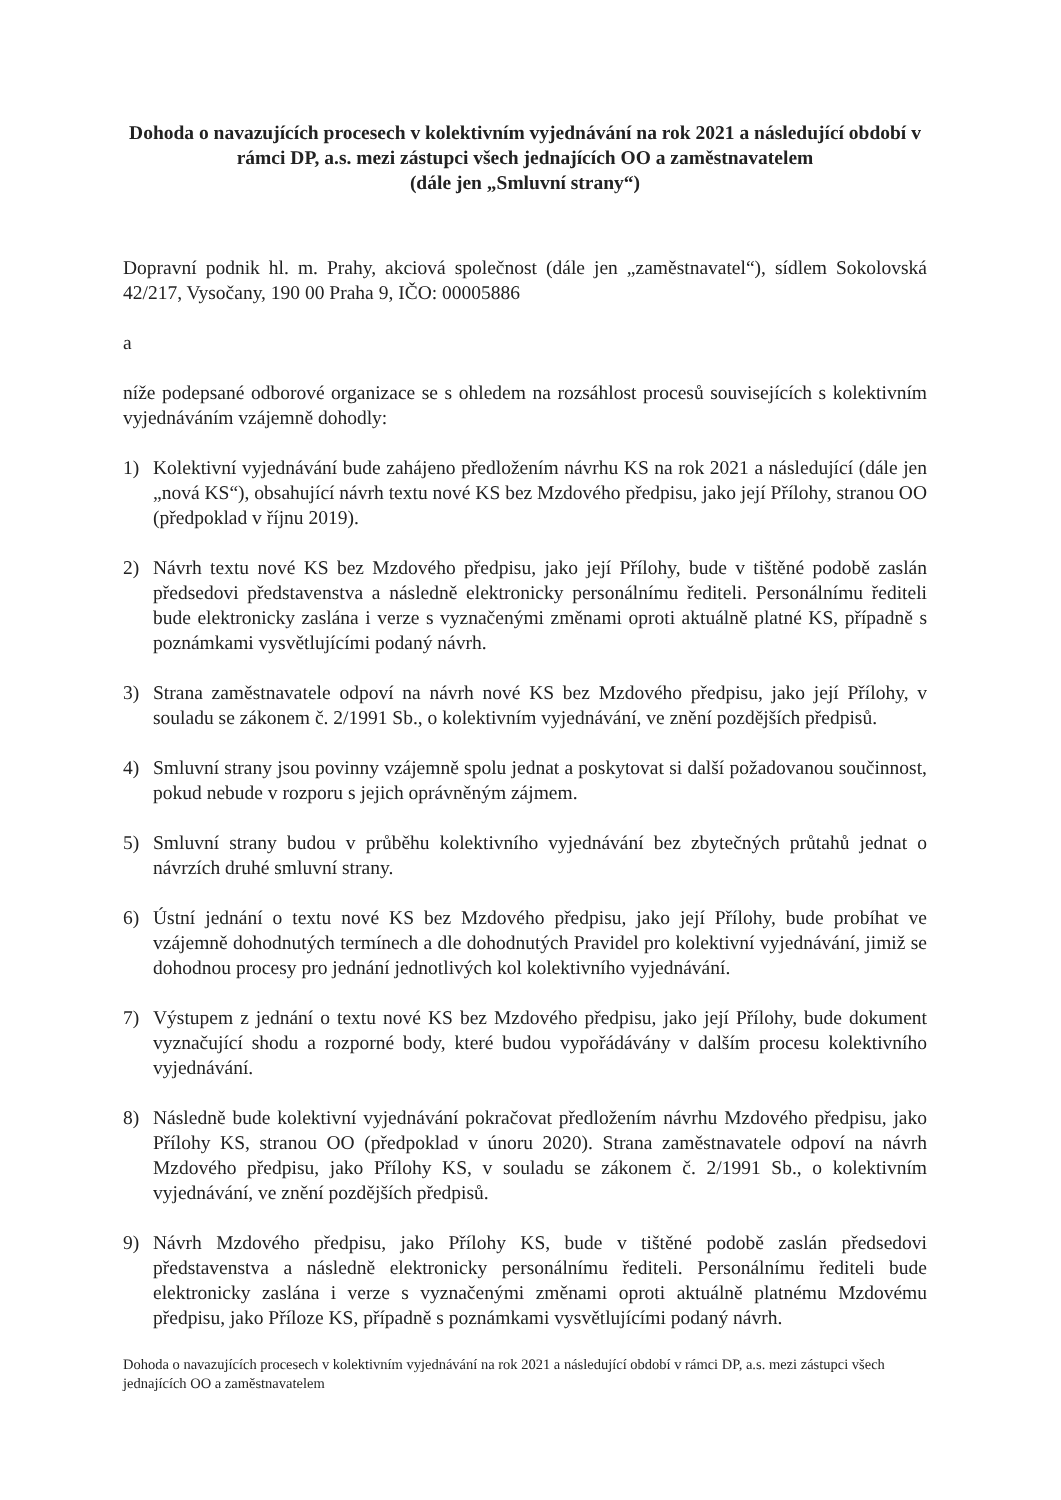Dohoda o navazujících procesech v kolektivním vyjednávání na rok 2021 a následující období v rámci DP, a.s. mezi zástupci všech jednajících OO a zaměstnavatelem
(dále jen „Smluvní strany“)
Dopravní podnik hl. m. Prahy, akciová společnost (dále jen „zaměstnavatel“), sídlem Sokolovská 42/217, Vysočany, 190 00 Praha 9, IČO: 00005886
a
níže podepsané odborové organizace se s ohledem na rozsáhlost procesů souvisejících s kolektivním vyjednáváním vzájemně dohodly:
1) Kolektivní vyjednávání bude zahájeno předložením návrhu KS na rok 2021 a následující (dále jen „nová KS“), obsahující návrh textu nové KS bez Mzdového předpisu, jako její Přílohy, stranou OO (předpoklad v říjnu 2019).
2) Návrh textu nové KS bez Mzdového předpisu, jako její Přílohy, bude v tištěné podobě zaslán předsedovi představenstva a následně elektronicky personálnímu řediteli. Personálnímu řediteli bude elektronicky zaslána i verze s vyznačenými změnami oproti aktuálně platné KS, případně s poznámkami vysvětlujícími podaný návrh.
3) Strana zaměstnavatele odpoví na návrh nové KS bez Mzdového předpisu, jako její Přílohy, v souladu se zákonem č. 2/1991 Sb., o kolektivním vyjednávání, ve znění pozdějších předpisů.
4) Smluvní strany jsou povinny vzájemně spolu jednat a poskytovat si další požadovanou součinnost, pokud nebude v rozporu s jejich oprávněným zájmem.
5) Smluvní strany budou v průběhu kolektivního vyjednávání bez zbytečných průtahů jednat o návrzích druhé smluvní strany.
6) Ústní jednání o textu nové KS bez Mzdového předpisu, jako její Přílohy, bude probíhat ve vzájemně dohodnutých termínech a dle dohodnutých Pravidel pro kolektivní vyjednávání, jimiž se dohodnou procesy pro jednání jednotlivých kol kolektivního vyjednávání.
7) Výstupem z jednání o textu nové KS bez Mzdového předpisu, jako její Přílohy, bude dokument vyznačující shodu a rozporné body, které budou vypořádávány v dalším procesu kolektivního vyjednávání.
8) Následně bude kolektivní vyjednávání pokračovat předložením návrhu Mzdového předpisu, jako Přílohy KS, stranou OO (předpoklad v únoru 2020). Strana zaměstnavatele odpoví na návrh Mzdového předpisu, jako Přílohy KS, v souladu se zákonem č. 2/1991 Sb., o kolektivním vyjednávání, ve znění pozdějších předpisů.
9) Návrh Mzdového předpisu, jako Přílohy KS, bude v tištěné podobě zaslán předsedovi představenstva a následně elektronicky personálnímu řediteli. Personálnímu řediteli bude elektronicky zaslána i verze s vyznačenými změnami oproti aktuálně platnému Mzdovému předpisu, jako Příloze KS, případně s poznámkami vysvětlujícími podaný návrh.
Dohoda o navazujících procesech v kolektivním vyjednávání na rok 2021 a následující období v rámci DP, a.s. mezi zástupci všech jednajících OO a zaměstnavatelem